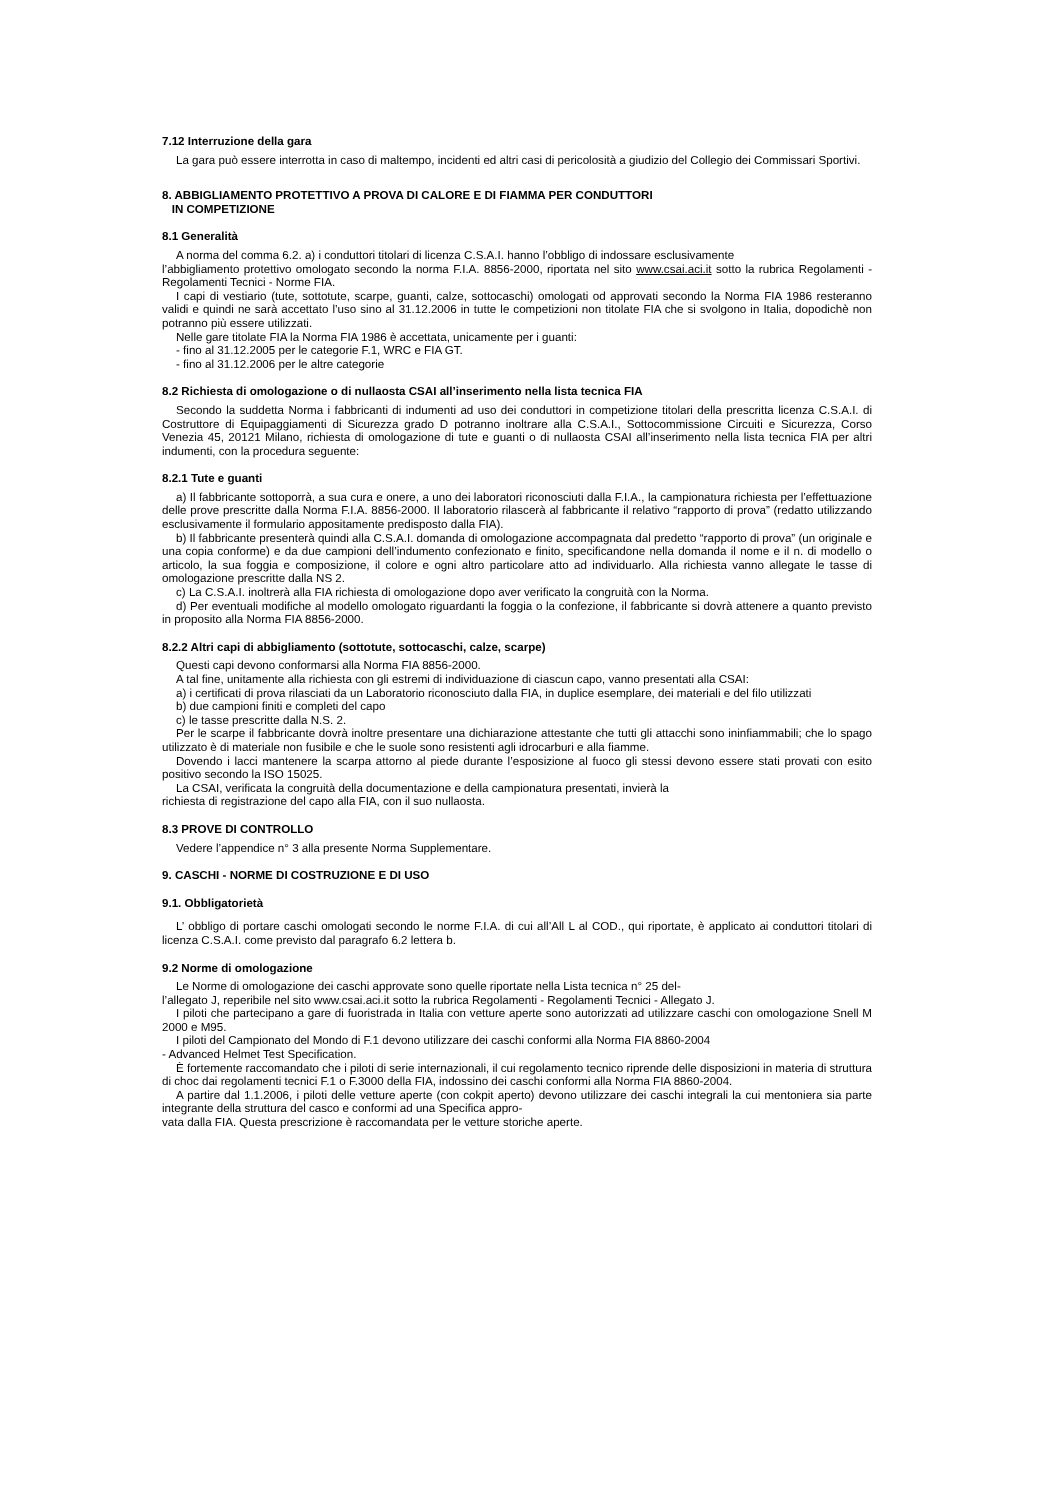7.12 Interruzione della gara
La gara può essere interrotta in caso di maltempo, incidenti ed altri casi di pericolosità a giudizio del Collegio dei Commissari Sportivi.
8. ABBIGLIAMENTO PROTETTIVO A PROVA DI CALORE E DI FIAMMA PER CONDUTTORI
IN COMPETIZIONE
8.1 Generalità
A norma del comma 6.2. a) i conduttori titolari di licenza C.S.A.I. hanno l’obbligo di indossare esclusivamente
l’abbigliamento protettivo omologato secondo la norma F.I.A. 8856-2000, riportata nel sito www.csai.aci.it sotto la rubrica Regolamenti - Regolamenti Tecnici - Norme FIA.
I capi di vestiario (tute, sottotute, scarpe, guanti, calze, sottocaschi) omologati od approvati secondo la Norma FIA 1986 resteranno validi e quindi ne sarà accettato l’uso sino al 31.12.2006 in tutte le competizioni non titolate FIA che si svolgono in Italia, dopodichè non potranno più essere utilizzati.
Nelle gare titolate FIA la Norma FIA 1986 è accettata, unicamente per i guanti:
- fino al 31.12.2005 per le categorie F.1, WRC e FIA GT.
- fino al 31.12.2006 per le altre categorie
8.2 Richiesta di omologazione o di nullaosta CSAI all’inserimento nella lista tecnica FIA
Secondo la suddetta Norma i fabbricanti di indumenti ad uso dei conduttori in competizione titolari della prescritta licenza C.S.A.I. di Costruttore di Equipaggiamenti di Sicurezza grado D potranno inoltrare alla C.S.A.I., Sottocommissione Circuiti e Sicurezza, Corso Venezia 45, 20121 Milano, richiesta di omologazione di tute e guanti o di nullaosta CSAI all’inserimento nella lista tecnica FIA per altri indumenti, con la procedura seguente:
8.2.1 Tute e guanti
a) Il fabbricante sottoporrà, a sua cura e onere, a uno dei laboratori riconosciuti dalla F.I.A., la campionatura richiesta per l’effettuazione delle prove prescritte dalla Norma F.I.A. 8856-2000. Il laboratorio rilascerà al fabbricante il relativo “rapporto di prova” (redatto utilizzando esclusivamente il formulario appositamente predisposto dalla FIA).
b) Il fabbricante presenterà quindi alla C.S.A.I. domanda di omologazione accompagnata dal predetto “rapporto di prova” (un originale e una copia conforme) e da due campioni dell’indumento confezionato e finito, specificandone nella domanda il nome e il n. di modello o articolo, la sua foggia e composizione, il colore e ogni altro particolare atto ad individuarlo. Alla richiesta vanno allegate le tasse di omologazione prescritte dalla NS 2.
c) La C.S.A.I. inoltrerà alla FIA richiesta di omologazione dopo aver verificato la congruità con la Norma.
d) Per eventuali modifiche al modello omologato riguardanti la foggia o la confezione, il fabbricante si dovrà attenere a quanto previsto in proposito alla Norma FIA 8856-2000.
8.2.2 Altri capi di abbigliamento (sottotute, sottocaschi, calze, scarpe)
Questi capi devono conformarsi alla Norma FIA 8856-2000.
A tal fine, unitamente alla richiesta con gli estremi di individuazione di ciascun capo, vanno presentati alla CSAI:
a) i certificati di prova rilasciati da un Laboratorio riconosciuto dalla FIA, in duplice esemplare, dei materiali e del filo utilizzati
b) due campioni finiti e completi del capo
c) le tasse prescritte dalla N.S. 2.
Per le scarpe il fabbricante dovrà inoltre presentare una dichiarazione attestante che tutti gli attacchi sono ininfiammabili; che lo spago utilizzato è di materiale non fusibile e che le suole sono resistenti agli idrocarburi e alla fiamme.
Dovendo i lacci mantenere la scarpa attorno al piede durante l’esposizione al fuoco gli stessi devono essere stati provati con esito positivo secondo la ISO 15025.
La CSAI, verificata la congruità della documentazione e della campionatura presentati, invierà la
richiesta di registrazione del capo alla FIA, con il suo nullaosta.
8.3 PROVE DI CONTROLLO
Vedere l’appendice n° 3 alla presente Norma Supplementare.
9. CASCHI - NORME DI COSTRUZIONE E DI USO
9.1. Obbligatorietà
L’ obbligo di portare caschi omologati secondo le norme F.I.A. di cui all’All L al COD., qui riportate, è applicato ai conduttori titolari di licenza C.S.A.I. come previsto dal paragrafo 6.2 lettera b.
9.2 Norme di omologazione
Le Norme di omologazione dei caschi approvate sono quelle riportate nella Lista tecnica n° 25 del-
l’allegato J, reperibile nel sito www.csai.aci.it sotto la rubrica Regolamenti - Regolamenti Tecnici - Allegato J.
I piloti che partecipano a gare di fuoristrada in Italia con vetture aperte sono autorizzati ad utilizzare caschi con omologazione Snell M 2000 e M95.
I piloti del Campionato del Mondo di F.1 devono utilizzare dei caschi conformi alla Norma FIA 8860-2004
- Advanced Helmet Test Specification.
È fortemente raccomandato che i piloti di serie internazionali, il cui regolamento tecnico riprende delle disposizioni in materia di struttura di choc dai regolamenti tecnici F.1 o F.3000 della FIA, indossino dei caschi conformi alla Norma FIA 8860-2004.
A partire dal 1.1.2006, i piloti delle vetture aperte (con cokpit aperto) devono utilizzare dei caschi integrali la cui mentoniera sia parte integrante della struttura del casco e conformi ad una Specifica appro-
vata dalla FIA. Questa prescrizione è raccomandata per le vetture storiche aperte.